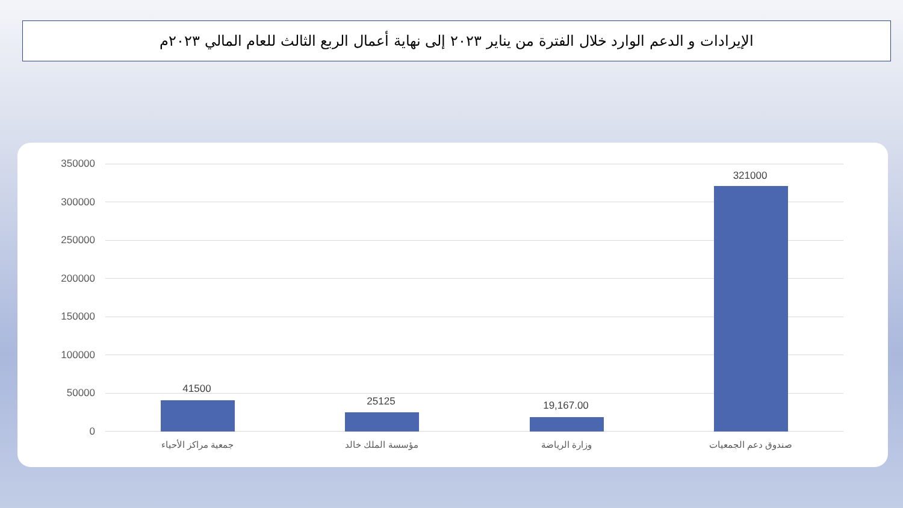الإيرادات و الدعم الوارد خلال الفترة من يناير ٢٠٢٣ إلى نهاية أعمال الربع الثالث للعام المالي ٢٠٢٣م
350000
300000
250000
200000
150000
100000
50000
0
41500
25125 19,167.00
321000
جمعية مراكز الأحياء مؤسسة الملك خالد وزارة الرياضة صندوق دعم الجمعيات